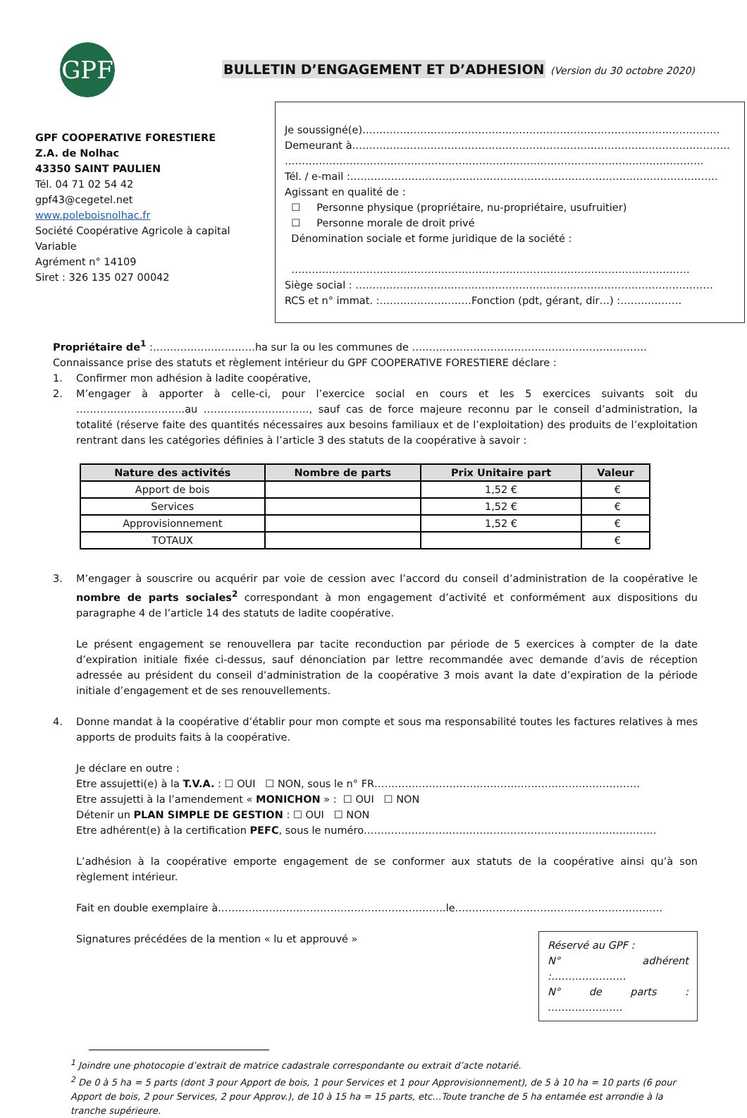GPF
BULLETIN D’ENGAGEMENT ET D’ADHESION (Version du 30 octobre 2020)
GPF COOPERATIVE FORESTIERE
Z.A. de Nolhac
43350 SAINT PAULIEN
Tél. 04 71 02 54 42
gpf43@cegetel.net
www.poleboisnolhac.fr
Société Coopérative Agricole à capital Variable
Agrément n° 14109
Siret : 326 135 027 00042
Je soussigné(e)……………………………………………………………………………………………
Demeurant à…………………………………………………………………………………………………
……………………………………………………………………………………………………………
Tél. / e-mail :………………………………………………………………………………………………
Agissant en qualité de :
☐ Personne physique (propriétaire, nu-propriétaire, usufruitier)
☐ Personne morale de droit privé
Dénomination sociale et forme juridique de la société :
………………………………………………………………………………………………………
Siège social : ……………………………………………………………………………………………
RCS et n° immat. :………………………Fonction (pdt, gérant, dir…) :………………
Propriétaire de<sup>1</sup> :…………………………ha sur la ou les communes de ……………………………………………………………
Connaissance prise des statuts et règlement intérieur du GPF COOPERATIVE FORESTIERE déclare :
1. Confirmer mon adhésion à ladite coopérative,
2. M’engager à apporter à celle-ci, pour l’exercice social en cours et les 5 exercices suivants soit du …………………………..au …………………………., sauf cas de force majeure reconnu par le conseil d’administration, la totalité (réserve faite des quantités nécessaires aux besoins familiaux et de l’exploitation) des produits de l’exploitation rentrant dans les catégories définies à l’article 3 des statuts de la coopérative à savoir :
| Nature des activités | Nombre de parts | Prix Unitaire part | Valeur |
| --- | --- | --- | --- |
| Apport de bois | | 1,52 € | € |
| Services | | 1,52 € | € |
| Approvisionnement | | 1,52 € | € |
| TOTAUX | | | € |
3. M’engager à souscrire ou acquérir par voie de cession avec l’accord du conseil d’administration de la coopérative le nombre de parts sociales<sup>2</sup> correspondant à mon engagement d’activité et conformément aux dispositions du paragraphe 4 de l’article 14 des statuts de ladite coopérative.
Le présent engagement se renouvellera par tacite reconduction par période de 5 exercices à compter de la date d’expiration initiale fixée ci-dessus, sauf dénonciation par lettre recommandée avec demande d’avis de réception adressée au président du conseil d’administration de la coopérative 3 mois avant la date d’expiration de la période initiale d’engagement et de ses renouvellements.
4. Donne mandat à la coopérative d’établir pour mon compte et sous ma responsabilité toutes les factures relatives à mes apports de produits faits à la coopérative.
Je déclare en outre :
Etre assujetti(e) à la T.V.A. : ☐ OUI ☐ NON, sous le n° FR……………………………………………………………………
Etre assujetti à la l’amendement « MONICHON » : ☐ OUI ☐ NON
Détenir un PLAN SIMPLE DE GESTION : ☐ OUI ☐ NON
Etre adhérent(e) à la certification PEFC, sous le numéro…………………………………………………………………………..
L’adhésion à la coopérative emporte engagement de se conformer aux statuts de la coopérative ainsi qu’à son règlement intérieur.
Fait en double exemplaire à………………………………………………………….le…………………………………………………….
Réservé au GPF :
N° adhérent :………………….
N° de parts : ………………….
Signatures précédées de la mention « lu et approuvé »
<sup>1</sup> Joindre une photocopie d’extrait de matrice cadastrale correspondante ou extrait d’acte notarié.
<sup>2</sup> De 0 à 5 ha = 5 parts (dont 3 pour Apport de bois, 1 pour Services et 1 pour Approvisionnement), de 5 à 10 ha = 10 parts (6 pour Apport de bois, 2 pour Services, 2 pour Approv.), de 10 à 15 ha = 15 parts, etc…Toute tranche de 5 ha entamée est arrondie à la tranche supérieure.